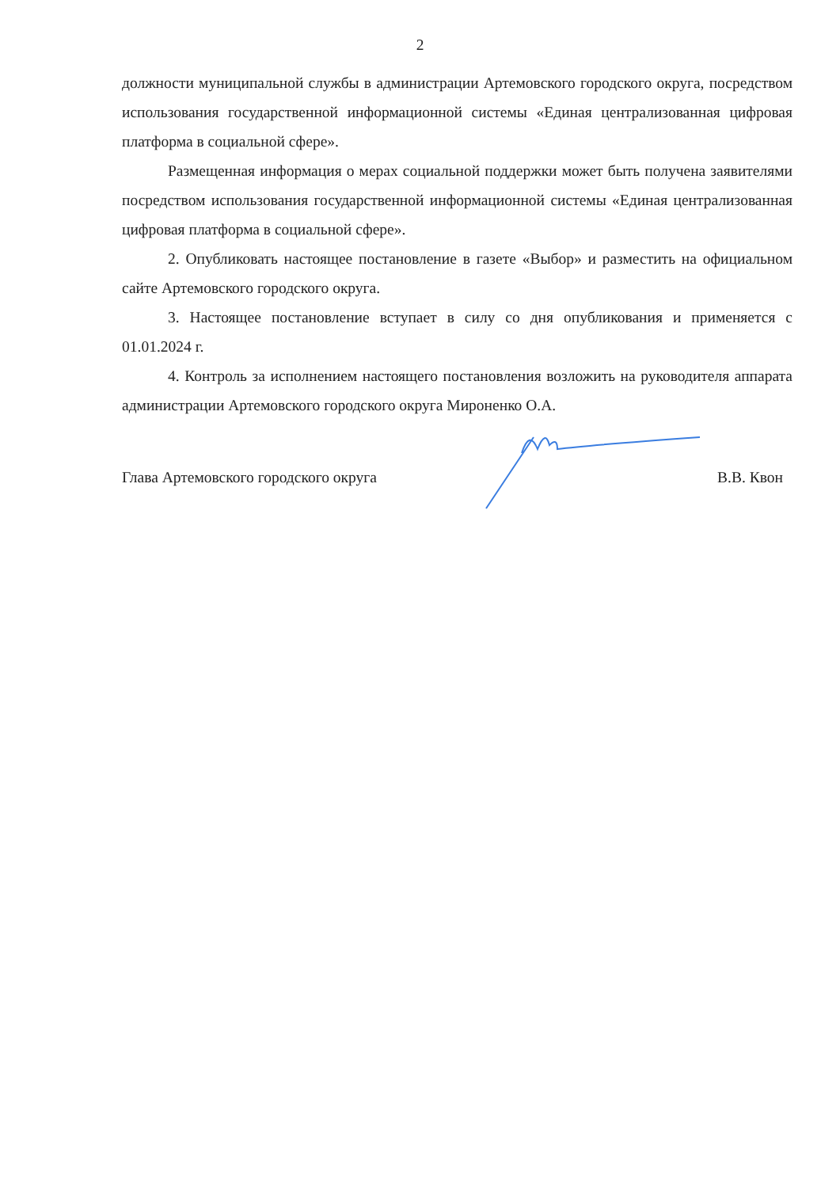2
должности муниципальной службы в администрации Артемовского городского округа, посредством использования государственной информационной системы «Единая централизованная цифровая платформа в социальной сфере».
Размещенная информация о мерах социальной поддержки может быть получена заявителями посредством использования государственной информационной системы «Единая централизованная цифровая платформа в социальной сфере».
2. Опубликовать настоящее постановление в газете «Выбор» и разместить на официальном сайте Артемовского городского округа.
3. Настоящее постановление вступает в силу со дня опубликования и применяется с 01.01.2024 г.
4. Контроль за исполнением настоящего постановления возложить на руководителя аппарата администрации Артемовского городского округа Мироненко О.А.
Глава Артемовского городского округа В.В. Квон